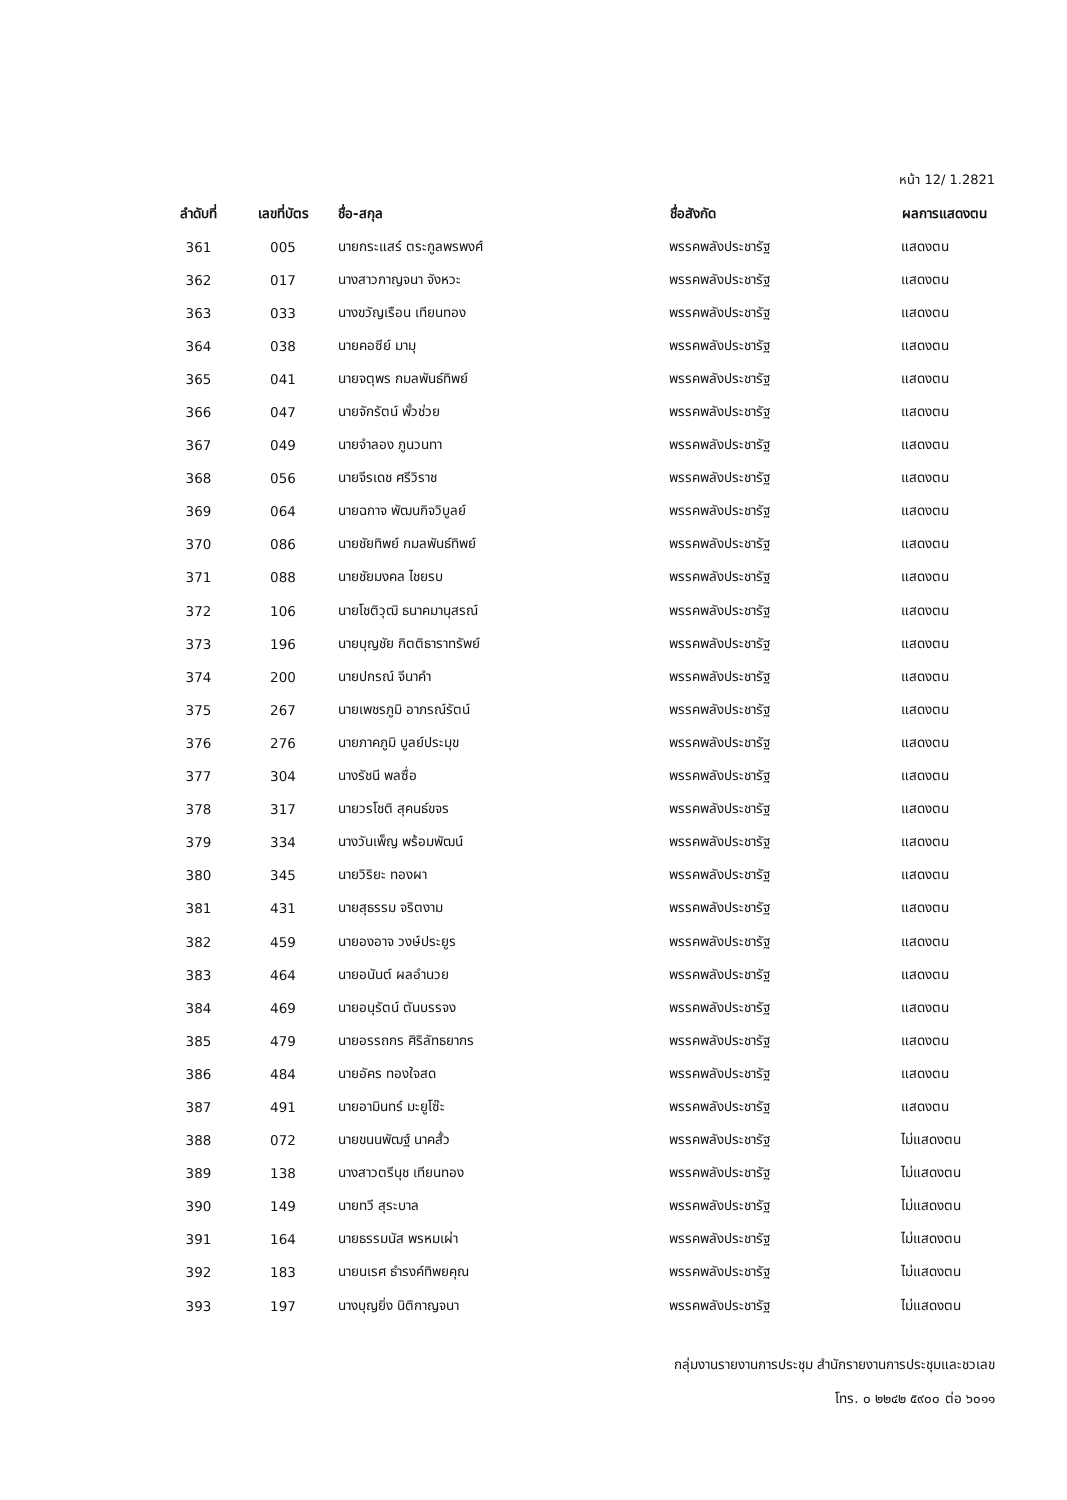หน้า 12/ 1.2821
| ลำดับที่ | เลขที่บัตร | ชื่อ-สกุล | ชื่อสังกัด | ผลการแสดงตน |
| --- | --- | --- | --- | --- |
| 361 | 005 | นายกระแสร์ ตระกูลพรพงศ์ | พรรคพลังประชารัฐ | แสดงตน |
| 362 | 017 | นางสาวกาญจนา จังหวะ | พรรคพลังประชารัฐ | แสดงตน |
| 363 | 033 | นางขวัญเรือน เทียนทอง | พรรคพลังประชารัฐ | แสดงตน |
| 364 | 038 | นายคอซีย์ มามุ | พรรคพลังประชารัฐ | แสดงตน |
| 365 | 041 | นายจตุพร กมลพันธ์ทิพย์ | พรรคพลังประชารัฐ | แสดงตน |
| 366 | 047 | นายจักรัตน์ พั้วช่วย | พรรคพลังประชารัฐ | แสดงตน |
| 367 | 049 | นายจำลอง ภูนวนทา | พรรคพลังประชารัฐ | แสดงตน |
| 368 | 056 | นายจีรเดช ศรีวิราช | พรรคพลังประชารัฐ | แสดงตน |
| 369 | 064 | นายฉกาจ พัฒนกิจวิบูลย์ | พรรคพลังประชารัฐ | แสดงตน |
| 370 | 086 | นายชัยทิพย์ กมลพันธ์ทิพย์ | พรรคพลังประชารัฐ | แสดงตน |
| 371 | 088 | นายชัยมงคล ไชยรบ | พรรคพลังประชารัฐ | แสดงตน |
| 372 | 106 | นายโชติวุฒิ ธนาคมานุสรณ์ | พรรคพลังประชารัฐ | แสดงตน |
| 373 | 196 | นายบุญชัย กิตติธาราทรัพย์ | พรรคพลังประชารัฐ | แสดงตน |
| 374 | 200 | นายปกรณ์ จีนาคำ | พรรคพลังประชารัฐ | แสดงตน |
| 375 | 267 | นายเพชรภูมิ อาภรณ์รัตน์ | พรรคพลังประชารัฐ | แสดงตน |
| 376 | 276 | นายภาคภูมิ บูลย์ประมุข | พรรคพลังประชารัฐ | แสดงตน |
| 377 | 304 | นางรัชนี พลซื่อ | พรรคพลังประชารัฐ | แสดงตน |
| 378 | 317 | นายวรโชติ สุคนธ์ขจร | พรรคพลังประชารัฐ | แสดงตน |
| 379 | 334 | นางวันเพ็ญ พร้อมพัฒน์ | พรรคพลังประชารัฐ | แสดงตน |
| 380 | 345 | นายวิริยะ ทองผา | พรรคพลังประชารัฐ | แสดงตน |
| 381 | 431 | นายสุธรรม จริตงาม | พรรคพลังประชารัฐ | แสดงตน |
| 382 | 459 | นายองอาจ วงษ์ประยูร | พรรคพลังประชารัฐ | แสดงตน |
| 383 | 464 | นายอนันต์ ผลอำนวย | พรรคพลังประชารัฐ | แสดงตน |
| 384 | 469 | นายอนุรัตน์ ตันบรรจง | พรรคพลังประชารัฐ | แสดงตน |
| 385 | 479 | นายอรรถกร ศิริลัทธยากร | พรรคพลังประชารัฐ | แสดงตน |
| 386 | 484 | นายอัคร ทองใจสด | พรรคพลังประชารัฐ | แสดงตน |
| 387 | 491 | นายอามินทร์ มะยูโซ๊ะ | พรรคพลังประชารัฐ | แสดงตน |
| 388 | 072 | นายขนนพัฒฐ์ นาคสั้ว | พรรคพลังประชารัฐ | ไม่แสดงตน |
| 389 | 138 | นางสาวตรีนุช เทียนทอง | พรรคพลังประชารัฐ | ไม่แสดงตน |
| 390 | 149 | นายทวี สุระบาล | พรรคพลังประชารัฐ | ไม่แสดงตน |
| 391 | 164 | นายธรรมนัส พรหมเผ่า | พรรคพลังประชารัฐ | ไม่แสดงตน |
| 392 | 183 | นายนเรศ ธำรงค์ทิพยคุณ | พรรคพลังประชารัฐ | ไม่แสดงตน |
| 393 | 197 | นางบุญยิ่ง นิติกาญจนา | พรรคพลังประชารัฐ | ไม่แสดงตน |
กลุ่มงานรายงานการประชุม สำนักรายงานการประชุมและชวเลข
โทร. ๐ ๒๒๔๒ ๕๙๐๐ ต่อ ๖๐๑๑